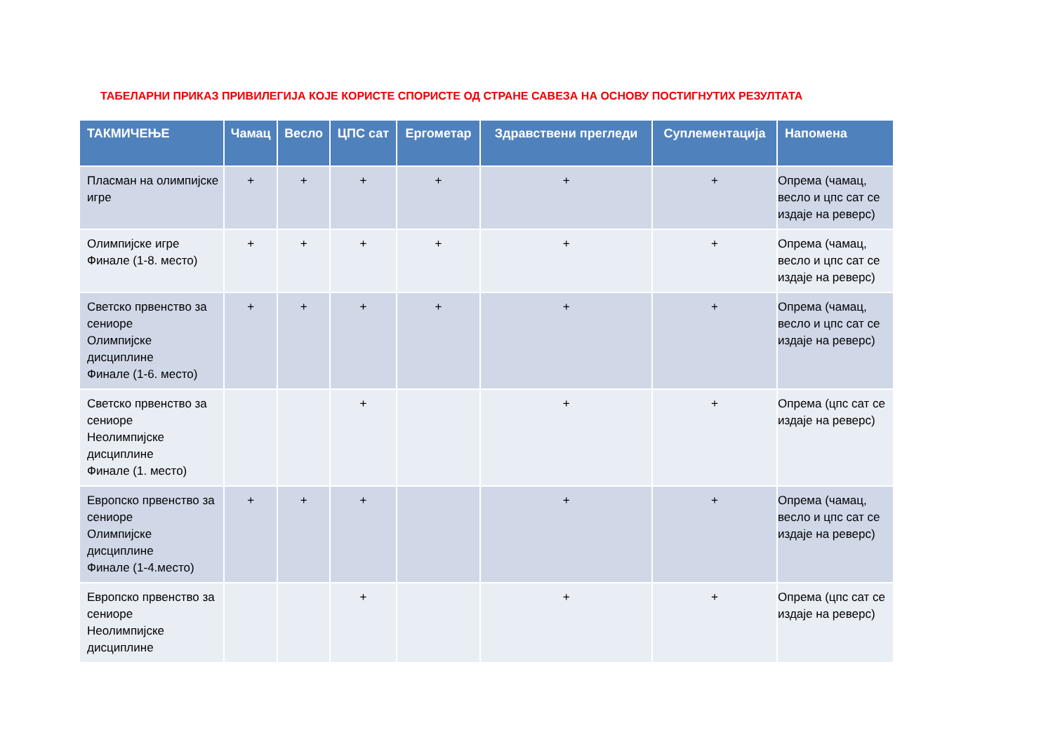ТАБЕЛАРНИ ПРИКАЗ ПРИВИЛЕГИЈА КОЈЕ КОРИСТЕ СПОРИСТЕ ОД СТРАНЕ САВЕЗА НА ОСНОВУ ПОСТИГНУТИХ РЕЗУЛТАТА
| ТАКМИЧЕЊЕ | Чамац | Весло | ЦПС сат | Ергометар | Здравствени прегледи | Суплементација | Напомена |
| --- | --- | --- | --- | --- | --- | --- | --- |
| Пласман на олимпијске игре | + | + | + | + | + | + | Опрема (чамац, весло и цпс сат се издаје на реверс) |
| Олимпијске игре Финале (1-8. место) | + | + | + | + | + | + | Опрема (чамац, весло и цпс сат се издаје на реверс) |
| Светско првенство за сениоре Олимпијске дисциплине Финале (1-6. место) | + | + | + | + | + | + | Опрема (чамац, весло и цпс сат се издаје на реверс) |
| Светско првенство за сениоре Неолимпијске дисциплине Финале (1. место) | | | + | | + | + | Опрема (цпс сат се издаје на реверс) |
| Европско првенство за сениоре Олимпијске дисциплине Финале (1-4.место) | + | + | + | | + | + | Опрема (чамац, весло и цпс сат се издаје на реверс) |
| Европско првенство за сениоре Неолимпијске дисциплине | | | + | | + | + | Опрема (цпс сат се издаје на реверс) |